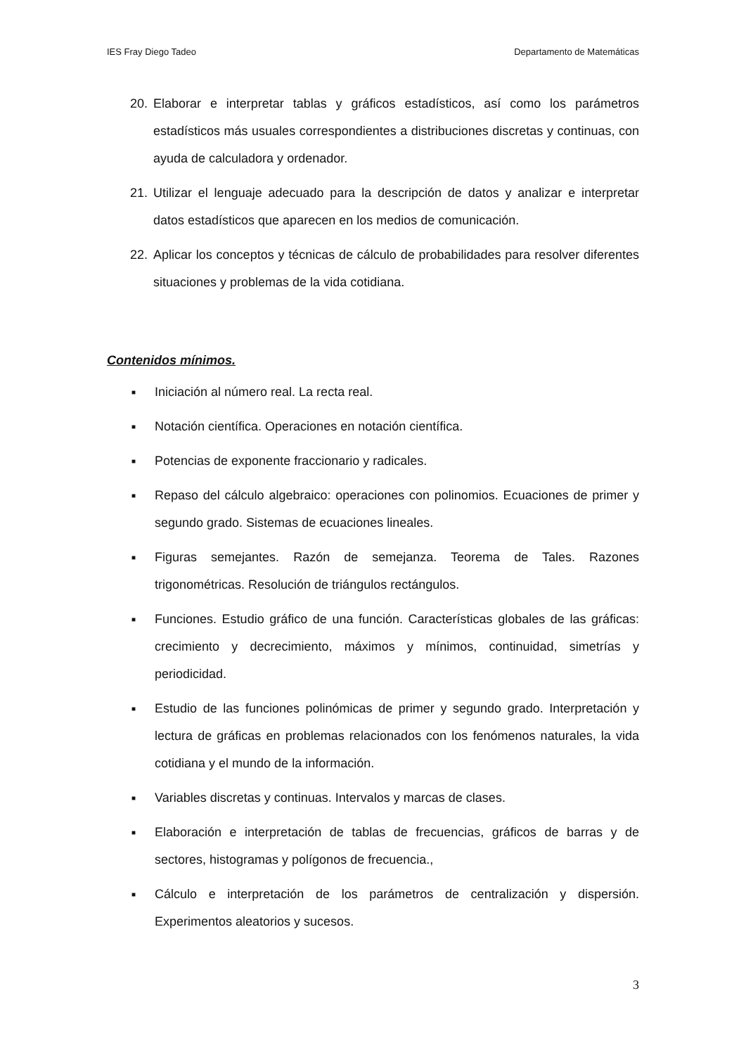IES Fray Diego Tadeo Departamento de Matemáticas
20. Elaborar e interpretar tablas y gráficos estadísticos, así como los parámetros estadísticos más usuales correspondientes a distribuciones discretas y continuas, con ayuda de calculadora y ordenador.
21. Utilizar el lenguaje adecuado para la descripción de datos y analizar e interpretar datos estadísticos que aparecen en los medios de comunicación.
22. Aplicar los conceptos y técnicas de cálculo de probabilidades para resolver diferentes situaciones y problemas de la vida cotidiana.
Contenidos mínimos.
■ Iniciación al número real. La recta real.
■ Notación científica. Operaciones en notación científica.
■ Potencias de exponente fraccionario y radicales.
■ Repaso del cálculo algebraico: operaciones con polinomios. Ecuaciones de primer y segundo grado. Sistemas de ecuaciones lineales.
■ Figuras semejantes. Razón de semejanza. Teorema de Tales. Razones trigonométricas. Resolución de triángulos rectángulos.
■ Funciones. Estudio gráfico de una función. Características globales de las gráficas: crecimiento y decrecimiento, máximos y mínimos, continuidad, simetrías y periodicidad.
■ Estudio de las funciones polinómicas de primer y segundo grado. Interpretación y lectura de gráficas en problemas relacionados con los fenómenos naturales, la vida cotidiana y el mundo de la información.
■ Variables discretas y continuas. Intervalos y marcas de clases.
■ Elaboración e interpretación de tablas de frecuencias, gráficos de barras y de sectores, histogramas y polígonos de frecuencia.,
■ Cálculo e interpretación de los parámetros de centralización y dispersión. Experimentos aleatorios y sucesos.
3